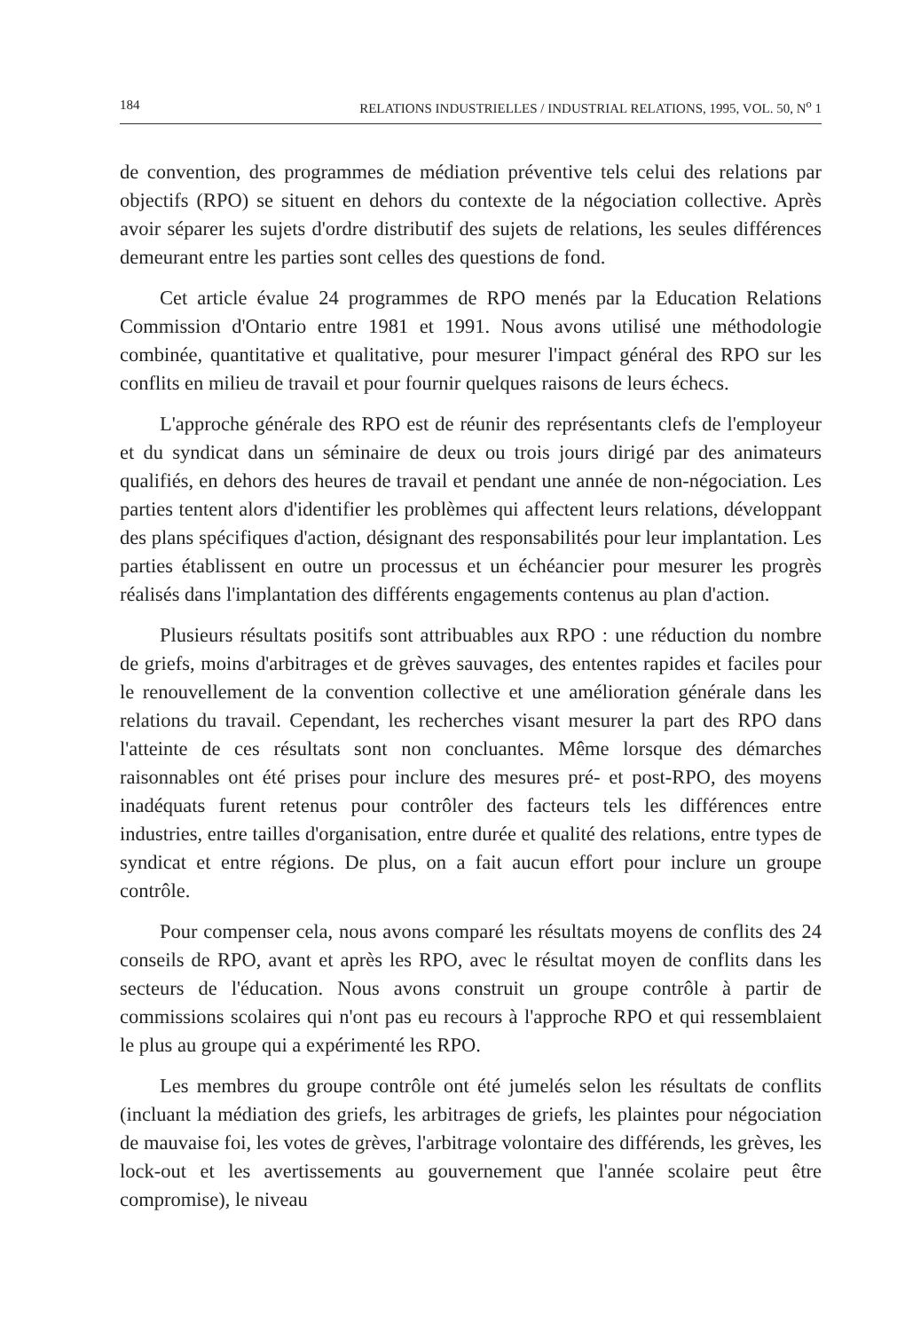184 RELATIONS INDUSTRIELLES / INDUSTRIAL RELATIONS, 1995, VOL. 50, N<sup>o</sup> 1
de convention, des programmes de médiation préventive tels celui des relations par objectifs (RPO) se situent en dehors du contexte de la négociation collective. Après avoir séparer les sujets d'ordre distributif des sujets de relations, les seules différences demeurant entre les parties sont celles des questions de fond.
Cet article évalue 24 programmes de RPO menés par la Education Relations Commission d'Ontario entre 1981 et 1991. Nous avons utilisé une méthodologie combinée, quantitative et qualitative, pour mesurer l'impact général des RPO sur les conflits en milieu de travail et pour fournir quelques raisons de leurs échecs.
L'approche générale des RPO est de réunir des représentants clefs de l'employeur et du syndicat dans un séminaire de deux ou trois jours dirigé par des animateurs qualifiés, en dehors des heures de travail et pendant une année de non-négociation. Les parties tentent alors d'identifier les problèmes qui affectent leurs relations, développant des plans spécifiques d'action, désignant des responsabilités pour leur implantation. Les parties établissent en outre un processus et un échéancier pour mesurer les progrès réalisés dans l'implantation des différents engagements contenus au plan d'action.
Plusieurs résultats positifs sont attribuables aux RPO : une réduction du nombre de griefs, moins d'arbitrages et de grèves sauvages, des ententes rapides et faciles pour le renouvellement de la convention collective et une amélioration générale dans les relations du travail. Cependant, les recherches visant mesurer la part des RPO dans l'atteinte de ces résultats sont non concluantes. Même lorsque des démarches raisonnables ont été prises pour inclure des mesures pré- et post-RPO, des moyens inadéquats furent retenus pour contrôler des facteurs tels les différences entre industries, entre tailles d'organisation, entre durée et qualité des relations, entre types de syndicat et entre régions. De plus, on a fait aucun effort pour inclure un groupe contrôle.
Pour compenser cela, nous avons comparé les résultats moyens de conflits des 24 conseils de RPO, avant et après les RPO, avec le résultat moyen de conflits dans les secteurs de l'éducation. Nous avons construit un groupe contrôle à partir de commissions scolaires qui n'ont pas eu recours à l'approche RPO et qui ressemblaient le plus au groupe qui a expérimenté les RPO.
Les membres du groupe contrôle ont été jumelés selon les résultats de conflits (incluant la médiation des griefs, les arbitrages de griefs, les plaintes pour négociation de mauvaise foi, les votes de grèves, l'arbitrage volontaire des différends, les grèves, les lock-out et les avertissements au gouvernement que l'année scolaire peut être compromise), le niveau